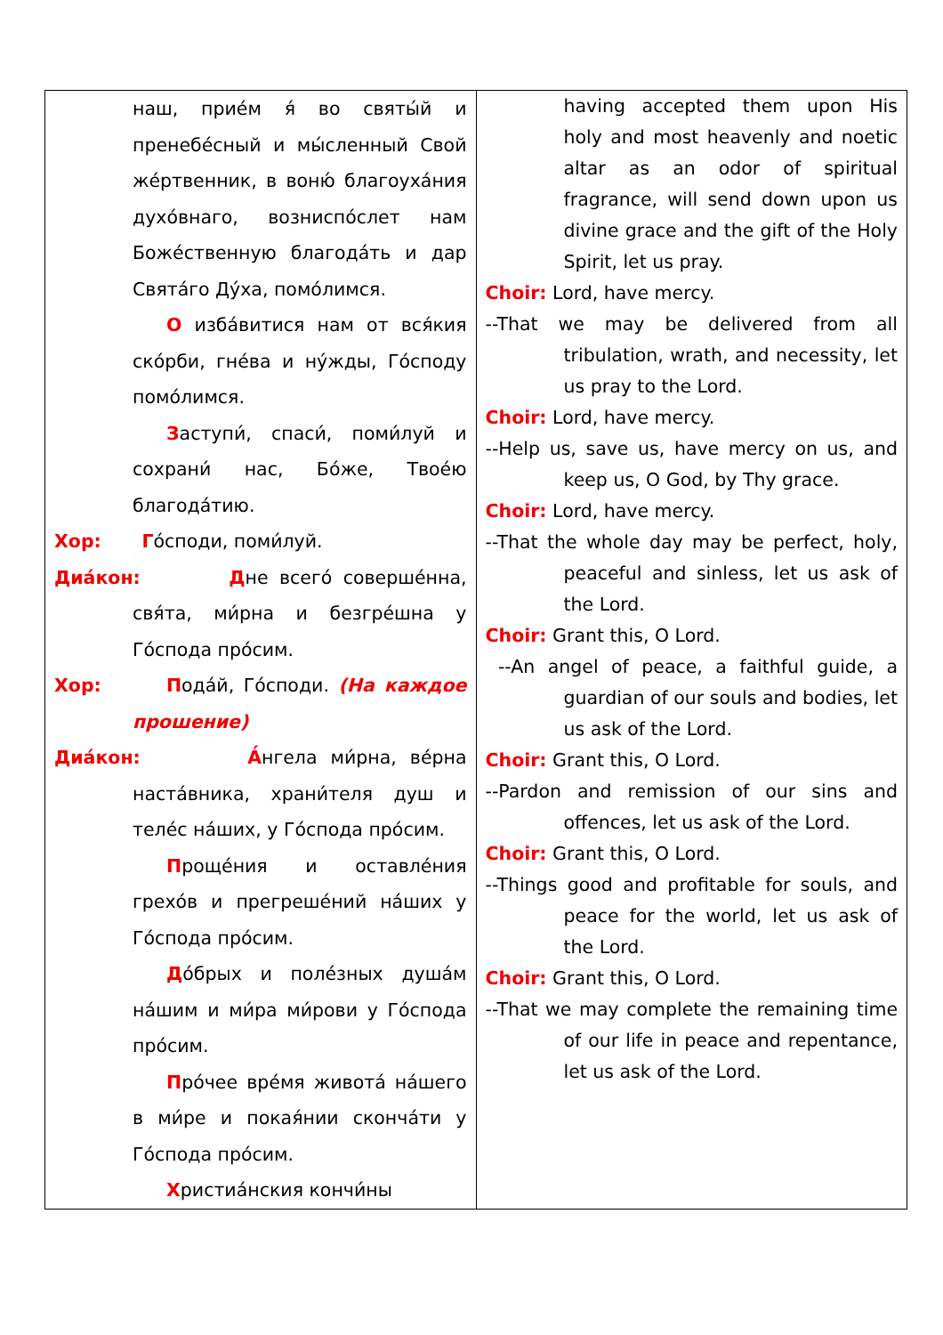| наш, приéм я́ во святы́й и пренебéсный и мы́сленный Свой жéртвенник, в воню́ благоухáния духóвнаго, возниспóслет нам Божéственную благодáть и дар Святáго Дýха, помóлимся. О избáвитися нам от вся́кия скóрби, гнéва и нýжды, Гóсподу помóлимся. З аступи́, спаси́, поми́луй и сохрани́ нас, Бóже, Твоéю благодáтию. Хор: Г óсподи, поми́луй. Диáкон: Д не всегó совершéнна, свя́та, ми́рна и безгрéшна у Гóспода прóсим. Хор: П одáй, Гóсподи. (На каждое прошение) Диáкон: А́ нгела ми́рна, вéрна настáвника, храни́теля душ и телéс нáших, у Гóспода прóсим. П рощéния и оставлéния грехóв и прегрешéний нáших у Гóспода прóсим. Д óбрых и полéзных душáм нáшим и ми́ра ми́рови у Гóспода прóсим. П рóчее врéмя животá нáшего в ми́ре и покая́нии скончáти у Гóспода прóсим. Х ристиáнския кончи́ны | having accepted them upon His holy and most heavenly and noetic altar as an odor of spiritual fragrance, will send down upon us divine grace and the gift of the Holy Spirit, let us pray. Choir: Lord, have mercy. --That we may be delivered from all tribulation, wrath, and necessity, let us pray to the Lord. Choir: Lord, have mercy. --Help us, save us, have mercy on us, and keep us, O God, by Thy grace. Choir: Lord, have mercy. --That the whole day may be perfect, holy, peaceful and sinless, let us ask of the Lord. Choir: Grant this, O Lord. --An angel of peace, a faithful guide, a guardian of our souls and bodies, let us ask of the Lord. Choir: Grant this, O Lord. --Pardon and remission of our sins and offences, let us ask of the Lord. Choir: Grant this, O Lord. --Things good and profitable for souls, and peace for the world, let us ask of the Lord. Choir: Grant this, O Lord. --That we may complete the remaining time of our life in peace and repentance, let us ask of the Lord. |